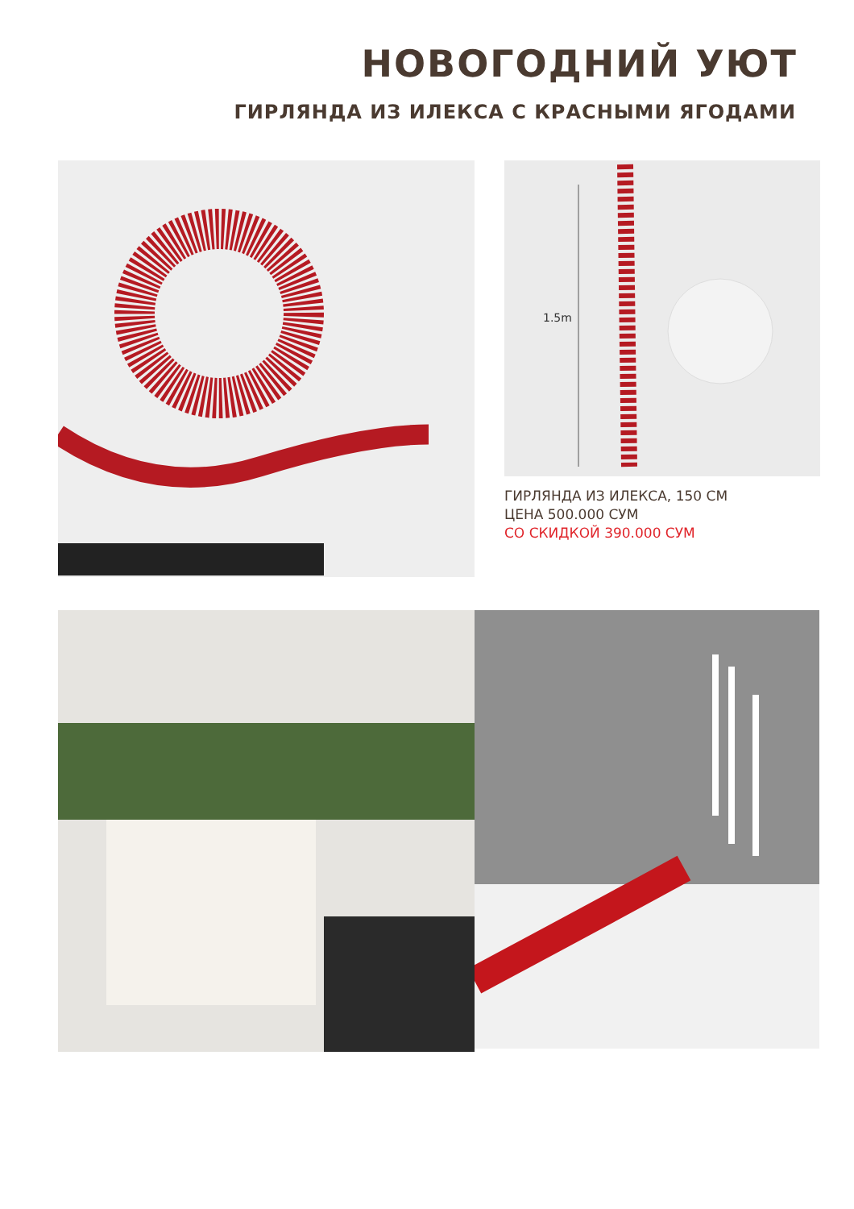НОВОГОДНИЙ УЮТ
ГИРЛЯНДА ИЗ ИЛЕКСА С КРАСНЫМИ ЯГОДАМИ
1.5m
ГИРЛЯНДА ИЗ ИЛЕКСА, 150 СМ
ЦЕНА 500.000 СУМ
СО СКИДКОЙ 390.000 СУМ